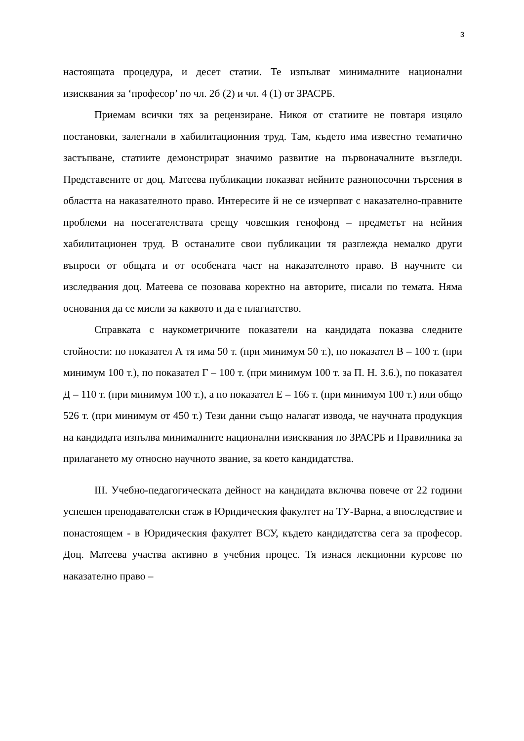3
настоящата процедура, и десет статии. Те изпълват минималните национални изисквания за ‘професор’ по чл. 2б (2) и чл. 4 (1) от ЗРАСРБ.
Приемам всички тях за рецензиране. Никоя от статиите не повтаря изцяло постановки, залегнали в хабилитационния труд. Там, където има известно тематично застъпване, статиите демонстрират значимо развитие на първоначалните възгледи. Представените от доц. Матеева публикации показват нейните разнопосочни търсения в областта на наказателното право. Интересите й не се изчерпват с наказателно-правните проблеми на посегателствата срещу човешкия генофонд – предметът на нейния хабилитационен труд. В останалите свои публикации тя разглежда немалко други въпроси от общата и от особената част на наказателното право. В научните си изследвания доц. Матеева се позовава коректно на авторите, писали по темата. Няма основания да се мисли за каквото и да е плагиатство.
Справката с наукометричните показатели на кандидата показва следните стойности: по показател А тя има 50 т. (при минимум 50 т.), по показател В – 100 т. (при минимум 100 т.), по показател Г – 100 т. (при минимум 100 т. за П. Н. 3.6.), по показател Д – 110 т. (при минимум 100 т.), а по показател Е – 166 т. (при минимум 100 т.) или общо 526 т. (при минимум от 450 т.) Тези данни също налагат извода, че научната продукция на кандидата изпълва минималните национални изисквания по ЗРАСРБ и Правилника за прилагането му относно научното звание, за което кандидатства.
III. Учебно-педагогическата дейност на кандидата включва повече от 22 години успешен преподавателски стаж в Юридическия факултет на ТУ-Варна, а впоследствие и понастоящем - в Юридическия факултет ВСУ, където кандидатства сега за професор. Доц. Матеева участва активно в учебния процес. Тя изнася лекционни курсове по наказателно право –